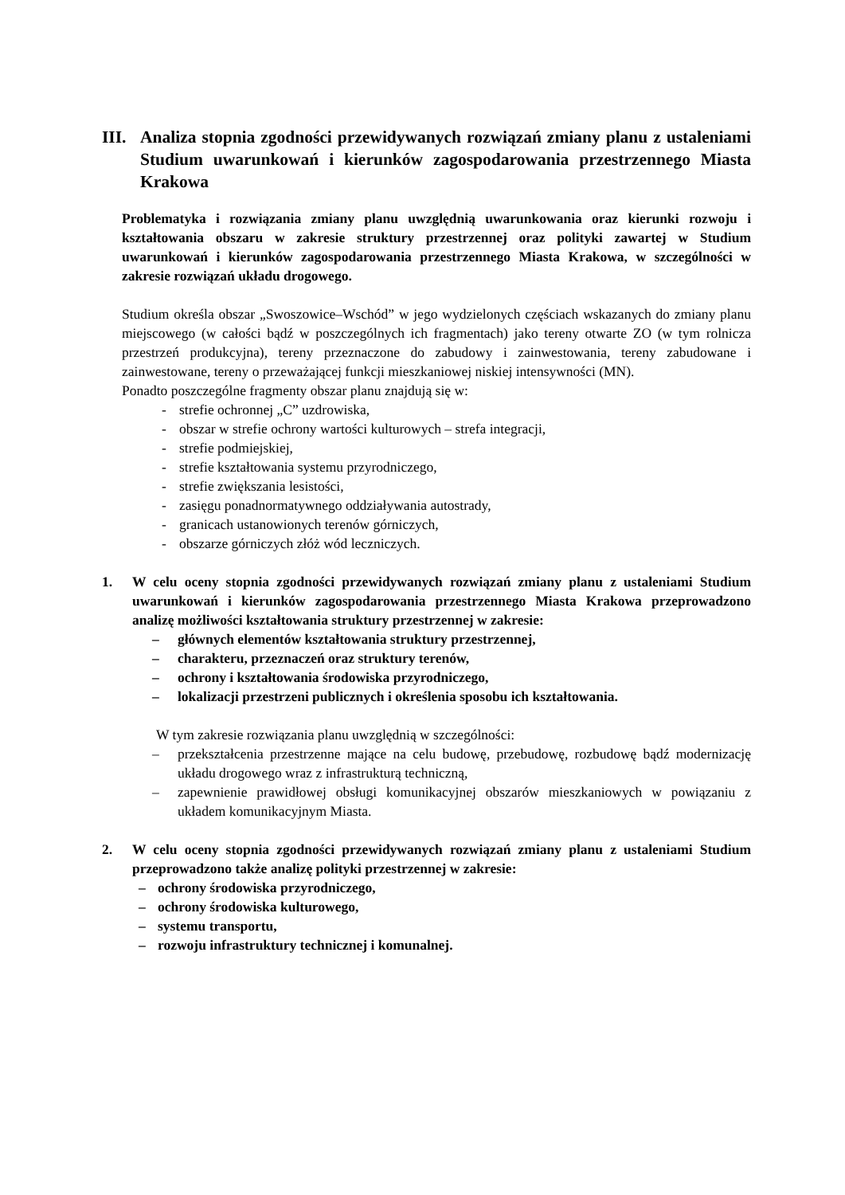III. Analiza stopnia zgodności przewidywanych rozwiązań zmiany planu z ustaleniami Studium uwarunkowań i kierunków zagospodarowania przestrzennego Miasta Krakowa
Problematyka i rozwiązania zmiany planu uwzględnią uwarunkowania oraz kierunki rozwoju i kształtowania obszaru w zakresie struktury przestrzennej oraz polityki zawartej w Studium uwarunkowań i kierunków zagospodarowania przestrzennego Miasta Krakowa, w szczególności w zakresie rozwiązań układu drogowego.
Studium określa obszar „Swoszowice–Wschód” w jego wydzielonych częściach wskazanych do zmiany planu miejscowego (w całości bądź w poszczególnych ich fragmentach) jako tereny otwarte ZO (w tym rolnicza przestrzeń produkcyjna), tereny przeznaczone do zabudowy i zainwestowania, tereny zabudowane i zainwestowane, tereny o przeważającej funkcji mieszkaniowej niskiej intensywności (MN).
Ponadto poszczególne fragmenty obszar planu znajdują się w:
- strefie ochronnej „C” uzdrowiska,
- obszar w strefie ochrony wartości kulturowych – strefa integracji,
- strefie podmiejskiej,
- strefie kształtowania systemu przyrodniczego,
- strefie zwiększania lesistości,
- zasięgu ponadnormatywnego oddziaływania autostrady,
- granicach ustanowionych terenów górniczych,
- obszarze górniczych złóż wód leczniczych.
1. W celu oceny stopnia zgodności przewidywanych rozwiązań zmiany planu z ustaleniami Studium uwarunkowań i kierunków zagospodarowania przestrzennego Miasta Krakowa przeprowadzono analizę możliwości kształtowania struktury przestrzennej w zakresie:
– głównych elementów kształtowania struktury przestrzennej,
– charakteru, przeznaczeń oraz struktury terenów,
– ochrony i kształtowania środowiska przyrodniczego,
– lokalizacji przestrzeni publicznych i określenia sposobu ich kształtowania.
W tym zakresie rozwiązania planu uwzględnią w szczególności:
– przekształcenia przestrzenne mające na celu budowę, przebudowę, rozbudowę bądź modernizację układu drogowego wraz z infrastrukturą techniczną,
– zapewnienie prawidłowej obsługi komunikacyjnej obszarów mieszkaniowych w powiązaniu z układem komunikacyjnym Miasta.
2. W celu oceny stopnia zgodności przewidywanych rozwiązań zmiany planu z ustaleniami Studium przeprowadzono także analizę polityki przestrzennej w zakresie:
– ochrony środowiska przyrodniczego,
– ochrony środowiska kulturowego,
– systemu transportu,
– rozwoju infrastruktury technicznej i komunalnej.